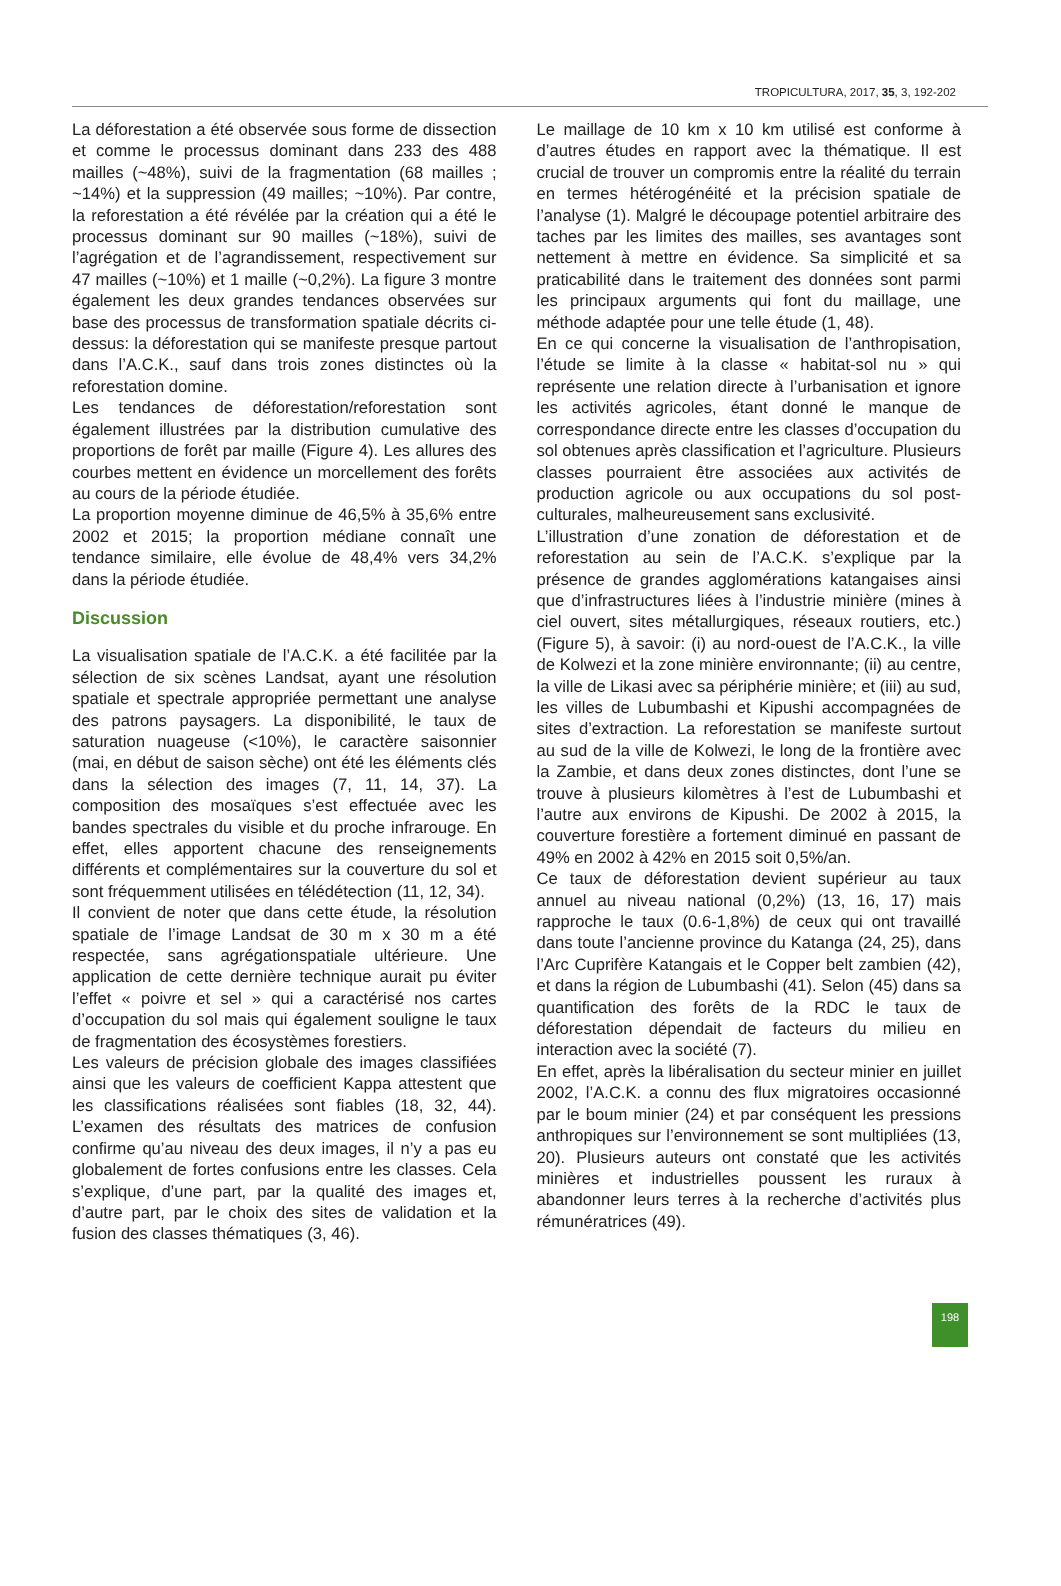TROPICULTURA, 2017, 35, 3, 192-202
La déforestation a été observée sous forme de dissection et comme le processus dominant dans 233 des 488 mailles (~48%), suivi de la fragmentation (68 mailles ; ~14%) et la suppression (49 mailles; ~10%). Par contre, la reforestation a été révélée par la création qui a été le processus dominant sur 90 mailles (~18%), suivi de l’agrégation et de l’agrandissement, respectivement sur 47 mailles (~10%) et 1 maille (~0,2%). La figure 3 montre également les deux grandes tendances observées sur base des processus de transformation spatiale décrits ci-dessus: la déforestation qui se manifeste presque partout dans l’A.C.K., sauf dans trois zones distinctes où la reforestation domine.
Les tendances de déforestation/reforestation sont également illustrées par la distribution cumulative des proportions de forêt par maille (Figure 4). Les allures des courbes mettent en évidence un morcellement des forêts au cours de la période étudiée.
La proportion moyenne diminue de 46,5% à 35,6% entre 2002 et 2015; la proportion médiane connaît une tendance similaire, elle évolue de 48,4% vers 34,2% dans la période étudiée.
Discussion
La visualisation spatiale de l’A.C.K. a été facilitée par la sélection de six scènes Landsat, ayant une résolution spatiale et spectrale appropriée permettant une analyse des patrons paysagers. La disponibilité, le taux de saturation nuageuse (<10%), le caractère saisonnier (mai, en début de saison sèche) ont été les éléments clés dans la sélection des images (7, 11, 14, 37). La composition des mosaïques s’est effectuée avec les bandes spectrales du visible et du proche infrarouge. En effet, elles apportent chacune des renseignements différents et complémentaires sur la couverture du sol et sont fréquemment utilisées en télédétection (11, 12, 34).
Il convient de noter que dans cette étude, la résolution spatiale de l’image Landsat de 30 m x 30 m a été respectée, sans agrégationspatiale ultérieure. Une application de cette dernière technique aurait pu éviter l’effet « poivre et sel » qui a caractérisé nos cartes d’occupation du sol mais qui également souligne le taux de fragmentation des écosystèmes forestiers.
Les valeurs de précision globale des images classifiées ainsi que les valeurs de coefficient Kappa attestent que les classifications réalisées sont fiables (18, 32, 44). L’examen des résultats des matrices de confusion confirme qu’au niveau des deux images, il n’y a pas eu globalement de fortes confusions entre les classes. Cela s’explique, d’une part, par la qualité des images et, d’autre part, par le choix des sites de validation et la fusion des classes thématiques (3, 46).
Le maillage de 10 km x 10 km utilisé est conforme à d’autres études en rapport avec la thématique. Il est crucial de trouver un compromis entre la réalité du terrain en termes hétérogénéité et la précision spatiale de l’analyse (1). Malgré le découpage potentiel arbitraire des taches par les limites des mailles, ses avantages sont nettement à mettre en évidence. Sa simplicité et sa praticabilité dans le traitement des données sont parmi les principaux arguments qui font du maillage, une méthode adaptée pour une telle étude (1, 48).
En ce qui concerne la visualisation de l’anthropisation, l’étude se limite à la classe « habitat-sol nu » qui représente une relation directe à l’urbanisation et ignore les activités agricoles, étant donné le manque de correspondance directe entre les classes d’occupation du sol obtenues après classification et l’agriculture. Plusieurs classes pourraient être associées aux activités de production agricole ou aux occupations du sol post-culturales, malheureusement sans exclusivité.
L’illustration d’une zonation de déforestation et de reforestation au sein de l’A.C.K. s’explique par la présence de grandes agglomérations katangaises ainsi que d’infrastructures liées à l’industrie minière (mines à ciel ouvert, sites métallurgiques, réseaux routiers, etc.) (Figure 5), à savoir: (i) au nord-ouest de l’A.C.K., la ville de Kolwezi et la zone minière environnante; (ii) au centre, la ville de Likasi avec sa périphérie minière; et (iii) au sud, les villes de Lubumbashi et Kipushi accompagnées de sites d’extraction. La reforestation se manifeste surtout au sud de la ville de Kolwezi, le long de la frontière avec la Zambie, et dans deux zones distinctes, dont l’une se trouve à plusieurs kilomètres à l’est de Lubumbashi et l’autre aux environs de Kipushi. De 2002 à 2015, la couverture forestière a fortement diminué en passant de 49% en 2002 à 42% en 2015 soit 0,5%/an.
Ce taux de déforestation devient supérieur au taux annuel au niveau national (0,2%) (13, 16, 17) mais rapproche le taux (0.6-1,8%) de ceux qui ont travaillé dans toute l’ancienne province du Katanga (24, 25), dans l’Arc Cuprifère Katangais et le Copper belt zambien (42), et dans la région de Lubumbashi (41). Selon (45) dans sa quantification des forêts de la RDC le taux de déforestation dépendait de facteurs du milieu en interaction avec la société (7).
En effet, après la libéralisation du secteur minier en juillet 2002, l’A.C.K. a connu des flux migratoires occasionné par le boum minier (24) et par conséquent les pressions anthropiques sur l’environnement se sont multipliées (13, 20). Plusieurs auteurs ont constaté que les activités minières et industrielles poussent les ruraux à abandonner leurs terres à la recherche d’activités plus rémunératrices (49).
198